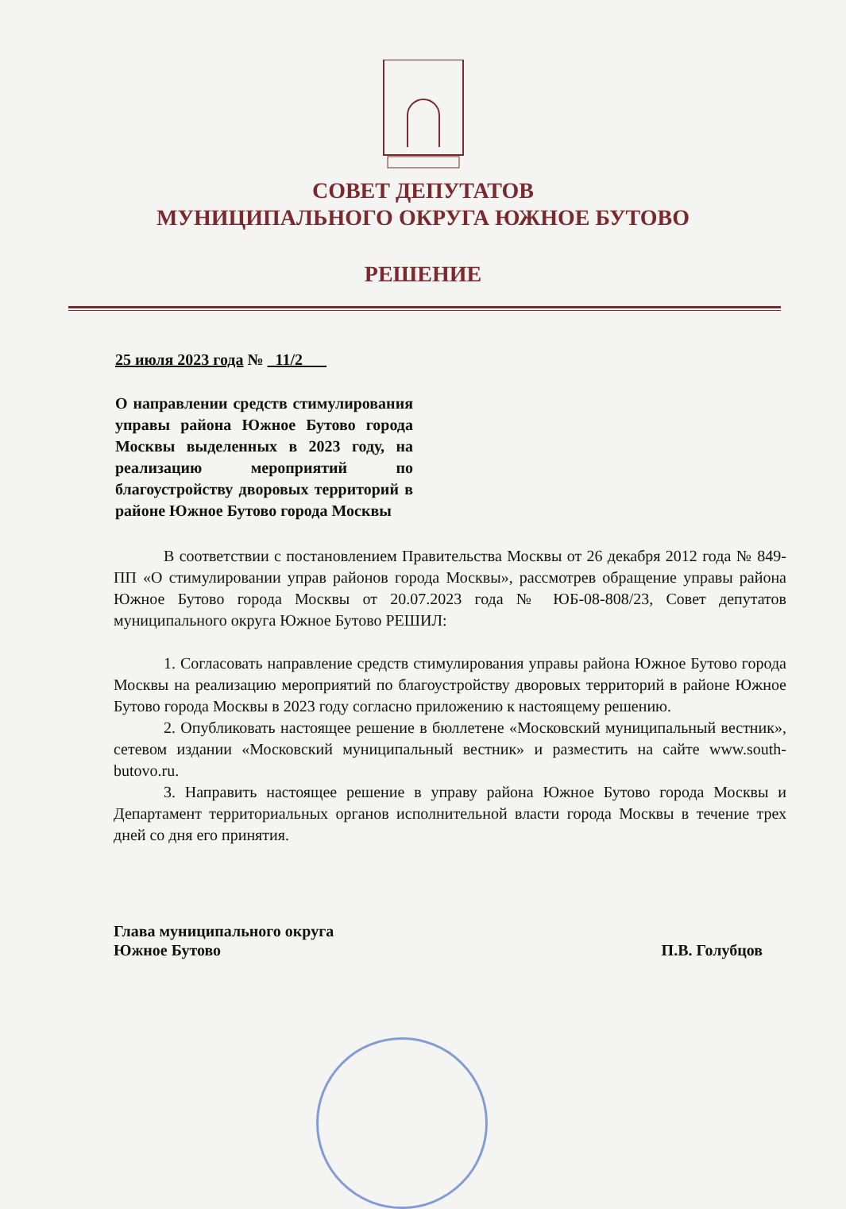СОВЕТ ДЕПУТАТОВ
МУНИЦИПАЛЬНОГО ОКРУГА ЮЖНОЕ БУТОВО
РЕШЕНИЕ
25 июля 2023 года № 11/2
О направлении средств стимулирования управы района Южное Бутово города Москвы выделенных в 2023 году, на реализацию мероприятий по благоустройству дворовых территорий в районе Южное Бутово города Москвы
В соответствии с постановлением Правительства Москвы от 26 декабря 2012 года № 849-ПП «О стимулировании управ районов города Москвы», рассмотрев обращение управы района Южное Бутово города Москвы от 20.07.2023 года № ЮБ-08-808/23, Совет депутатов муниципального округа Южное Бутово РЕШИЛ:
1. Согласовать направление средств стимулирования управы района Южное Бутово города Москвы на реализацию мероприятий по благоустройству дворовых территорий в районе Южное Бутово города Москвы в 2023 году согласно приложению к настоящему решению.
2. Опубликовать настоящее решение в бюллетене «Московский муниципальный вестник», сетевом издании «Московский муниципальный вестник» и разместить на сайте www.south-butovo.ru.
3. Направить настоящее решение в управу района Южное Бутово города Москвы и Департамент территориальных органов исполнительной власти города Москвы в течение трех дней со дня его принятия.
Глава муниципального округа
Южное Бутово
П.В. Голубцов